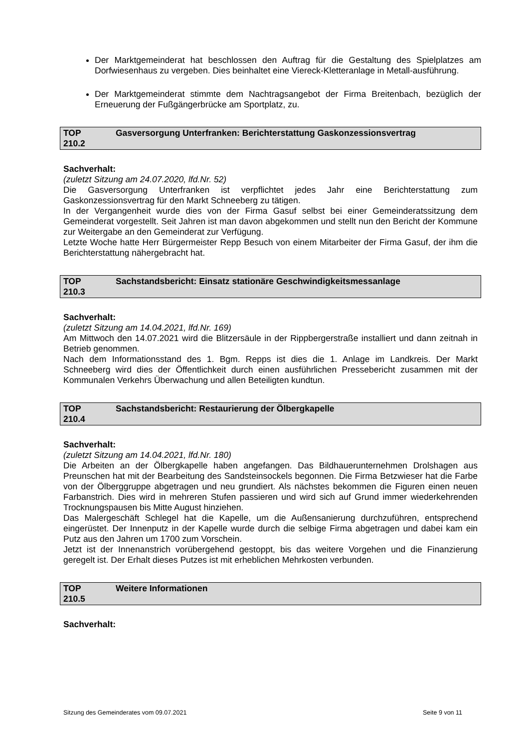Der Marktgemeinderat hat beschlossen den Auftrag für die Gestaltung des Spielplatzes am Dorfwiesenhaus zu vergeben. Dies beinhaltet eine Viereck-Kletteranlage in Metall-ausführung.
Der Marktgemeinderat stimmte dem Nachtragsangebot der Firma Breitenbach, bezüglich der Erneuerung der Fußgängerbrücke am Sportplatz, zu.
TOP
210.2
Gasversorgung Unterfranken: Berichterstattung Gaskonzessionsvertrag
Sachverhalt:
(zuletzt Sitzung am 24.07.2020, lfd.Nr. 52)
Die Gasversorgung Unterfranken ist verpflichtet jedes Jahr eine Berichterstattung zum Gaskonzessionsvertrag für den Markt Schneeberg zu tätigen.
In der Vergangenheit wurde dies von der Firma Gasuf selbst bei einer Gemeinderatssitzung dem Gemeinderat vorgestellt. Seit Jahren ist man davon abgekommen und stellt nun den Bericht der Kommune zur Weitergabe an den Gemeinderat zur Verfügung.
Letzte Woche hatte Herr Bürgermeister Repp Besuch von einem Mitarbeiter der Firma Gasuf, der ihm die Berichterstattung nähergebracht hat.
TOP
210.3
Sachstandsbericht: Einsatz stationäre Geschwindigkeitsmessanlage
Sachverhalt:
(zuletzt Sitzung am 14.04.2021, lfd.Nr. 169)
Am Mittwoch den 14.07.2021 wird die Blitzersäule in der Rippbergerstraße installiert und dann zeitnah in Betrieb genommen.
Nach dem Informationsstand des 1. Bgm. Repps ist dies die 1. Anlage im Landkreis. Der Markt Schneeberg wird dies der Öffentlichkeit durch einen ausführlichen Pressebericht zusammen mit der Kommunalen Verkehrs Überwachung und allen Beteiligten kundtun.
TOP
210.4
Sachstandsbericht: Restaurierung der Ölbergkapelle
Sachverhalt:
(zuletzt Sitzung am 14.04.2021, lfd.Nr. 180)
Die Arbeiten an der Ölbergkapelle haben angefangen. Das Bildhauerunternehmen Drolshagen aus Preunschen hat mit der Bearbeitung des Sandsteinsockels begonnen. Die Firma Betzwieser hat die Farbe von der Ölberggruppe abgetragen und neu grundiert. Als nächstes bekommen die Figuren einen neuen Farbanstrich. Dies wird in mehreren Stufen passieren und wird sich auf Grund immer wiederkehrenden Trocknungspausen bis Mitte August hinziehen.
Das Malergeschäft Schlegel hat die Kapelle, um die Außensanierung durchzuführen, entsprechend eingerüstet. Der Innenputz in der Kapelle wurde durch die selbige Firma abgetragen und dabei kam ein Putz aus den Jahren um 1700 zum Vorschein.
Jetzt ist der Innenanstrich vorübergehend gestoppt, bis das weitere Vorgehen und die Finanzierung geregelt ist. Der Erhalt dieses Putzes ist mit erheblichen Mehrkosten verbunden.
TOP
210.5
Weitere Informationen
Sachverhalt:
Sitzung des Gemeinderates vom 09.07.2021 Seite 9 von 11